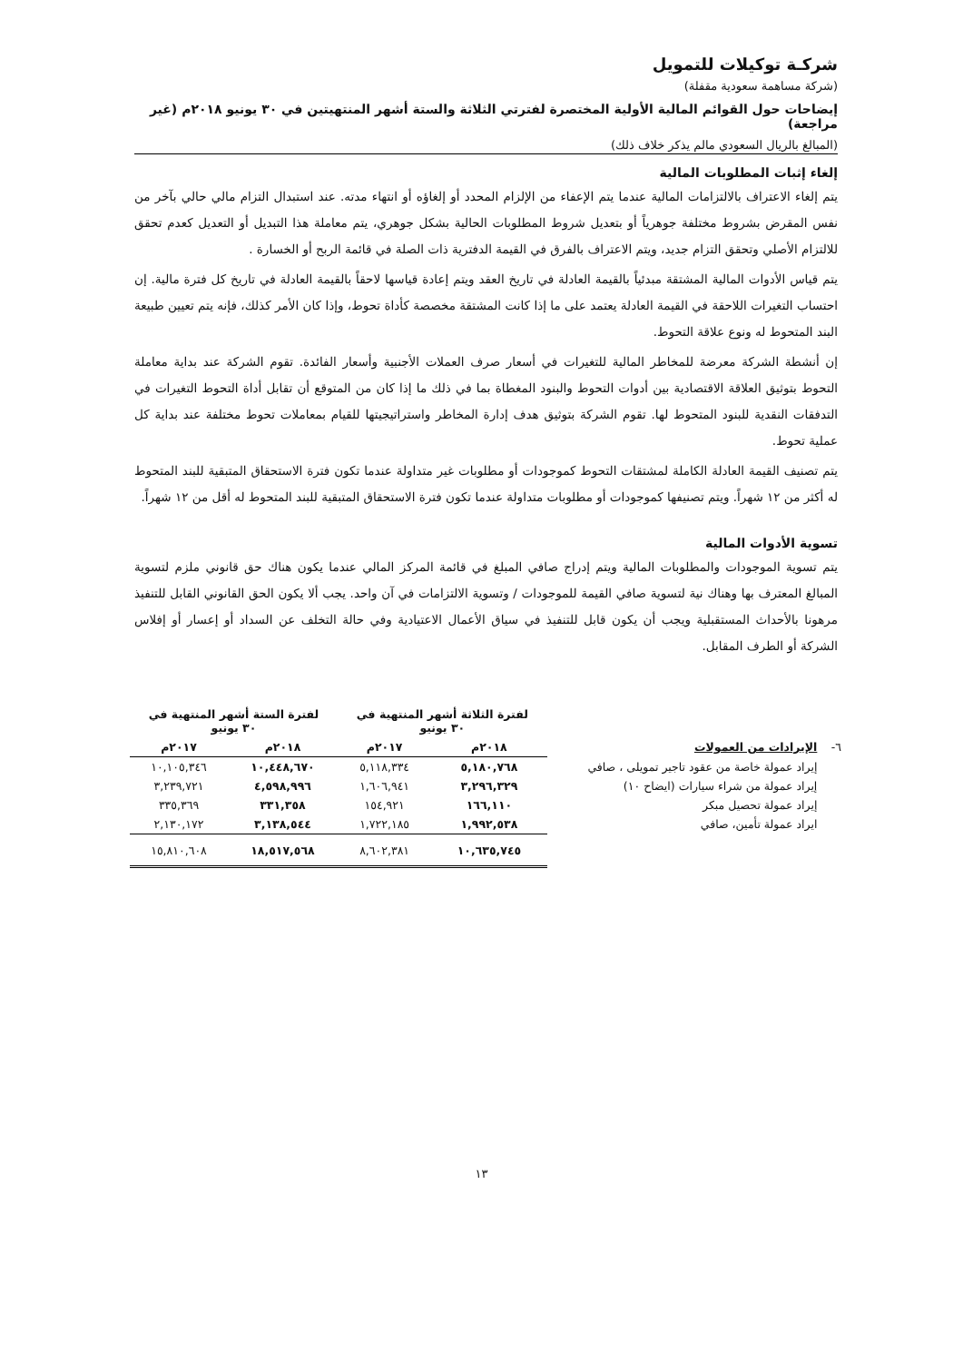شركـة توكيلات للتمويل
(شركة مساهمة سعودية مقفلة)
إيضاحات حول القوائم المالية الأولية المختصرة لفترتي الثلاثة والستة أشهر المنتهيتين في ٣٠ يونيو ٢٠١٨م (غير مراجعة)
(المبالغ بالريال السعودي مالم يذكر خلاف ذلك)
إلغاء إثبات المطلوبات المالية
يتم إلغاء الاعتراف بالالتزامات المالية عندما يتم الإعفاء من الإلزام المحدد أو إلغاؤه أو انتهاء مدته. عند استبدال التزام مالي حالي بآخر من نفس المقرض بشروط مختلفة جوهرياً أو بتعديل شروط المطلوبات الحالية بشكل جوهري، يتم معاملة هذا التبديل أو التعديل كعدم تحقق للالتزام الأصلي وتحقق التزام جديد، ويتم الاعتراف بالفرق في القيمة الدفترية ذات الصلة في قائمة الربح أو الخسارة .
يتم قياس الأدوات المالية المشتقة مبدئياً بالقيمة العادلة في تاريخ العقد ويتم إعادة قياسها لاحقاً بالقيمة العادلة في تاريخ كل فترة مالية. إن احتساب التغيرات اللاحقة في القيمة العادلة يعتمد على ما إذا كانت المشتقة مخصصة كأداة تحوط، وإذا كان الأمر كذلك، فإنه يتم تعيين طبيعة البند المتحوط له ونوع علاقة التحوط.
إن أنشطة الشركة معرضة للمخاطر المالية للتغيرات في أسعار صرف العملات الأجنبية وأسعار الفائدة. تقوم الشركة عند بداية معاملة التحوط بتوثيق العلاقة الاقتصادية بين أدوات التحوط والبنود المغطاة بما في ذلك ما إذا كان من المتوقع أن تقابل أداة التحوط التغيرات في التدفقات النقدية للبنود المتحوط لها. تقوم الشركة بتوثيق هدف إدارة المخاطر واستراتيجيتها للقيام بمعاملات تحوط مختلفة عند بداية كل عملية تحوط.
يتم تصنيف القيمة العادلة الكاملة لمشتقات التحوط كموجودات أو مطلوبات غير متداولة عندما تكون فترة الاستحقاق المتبقية للبند المتحوط له أكثر من ١٢ شهراً. ويتم تصنيفها كموجودات أو مطلوبات متداولة عندما تكون فترة الاستحقاق المتبقية للبند المتحوط له أقل من ١٢ شهراً.
تسوية الأدوات المالية
يتم تسوية الموجودات والمطلوبات المالية ويتم إدراج صافي المبلغ في قائمة المركز المالي عندما يكون هناك حق قانوني ملزم لتسوية المبالغ المعترف بها وهناك نية لتسوية صافي القيمة للموجودات / وتسوية الالتزامات في آن واحد. يجب ألا يكون الحق القانوني القابل للتنفيذ مرهونا بالأحداث المستقبلية ويجب أن يكون قابل للتنفيذ في سياق الأعمال الاعتيادية وفي حالة التخلف عن السداد أو إعسار أو إفلاس الشركة أو الطرف المقابل.
| | | لفترة الثلاثة أشهر المنتهية في ٣٠ يونيو | | لفترة الستة أشهر المنتهية في ٣٠ يونيو | |
| --- | --- | --- | --- | --- | --- |
| ٦- | الإيرادات من العمولات | ٢٠١٨م | ٢٠١٧م | ٢٠١٨م | ٢٠١٧م |
| | إيراد عمولة خاصة من عقود تاجير تمويلى ، صافي | ٥,١٨٠,٧٦٨ | ٥,١١٨,٣٣٤ | ١٠,٤٤٨,٦٧٠ | ١٠,١٠٥,٣٤٦ |
| | إيراد عمولة من شراء سيارات (ايضاح ١٠) | ٣,٢٩٦,٣٢٩ | ١,٦٠٦,٩٤١ | ٤,٥٩٨,٩٩٦ | ٣,٢٣٩,٧٢١ |
| | إيراد عمولة تحصيل مبكر | ١٦٦,١١٠ | ١٥٤,٩٢١ | ٣٣١,٣٥٨ | ٣٣٥,٣٦٩ |
| | ايراد عمولة تأمين، صافي | ١,٩٩٢,٥٣٨ | ١,٧٢٢,١٨٥ | ٣,١٣٨,٥٤٤ | ٢,١٣٠,١٧٢ |
| | | ١٠,٦٣٥,٧٤٥ | ٨,٦٠٢,٣٨١ | ١٨,٥١٧,٥٦٨ | ١٥,٨١٠,٦٠٨ |
١٣